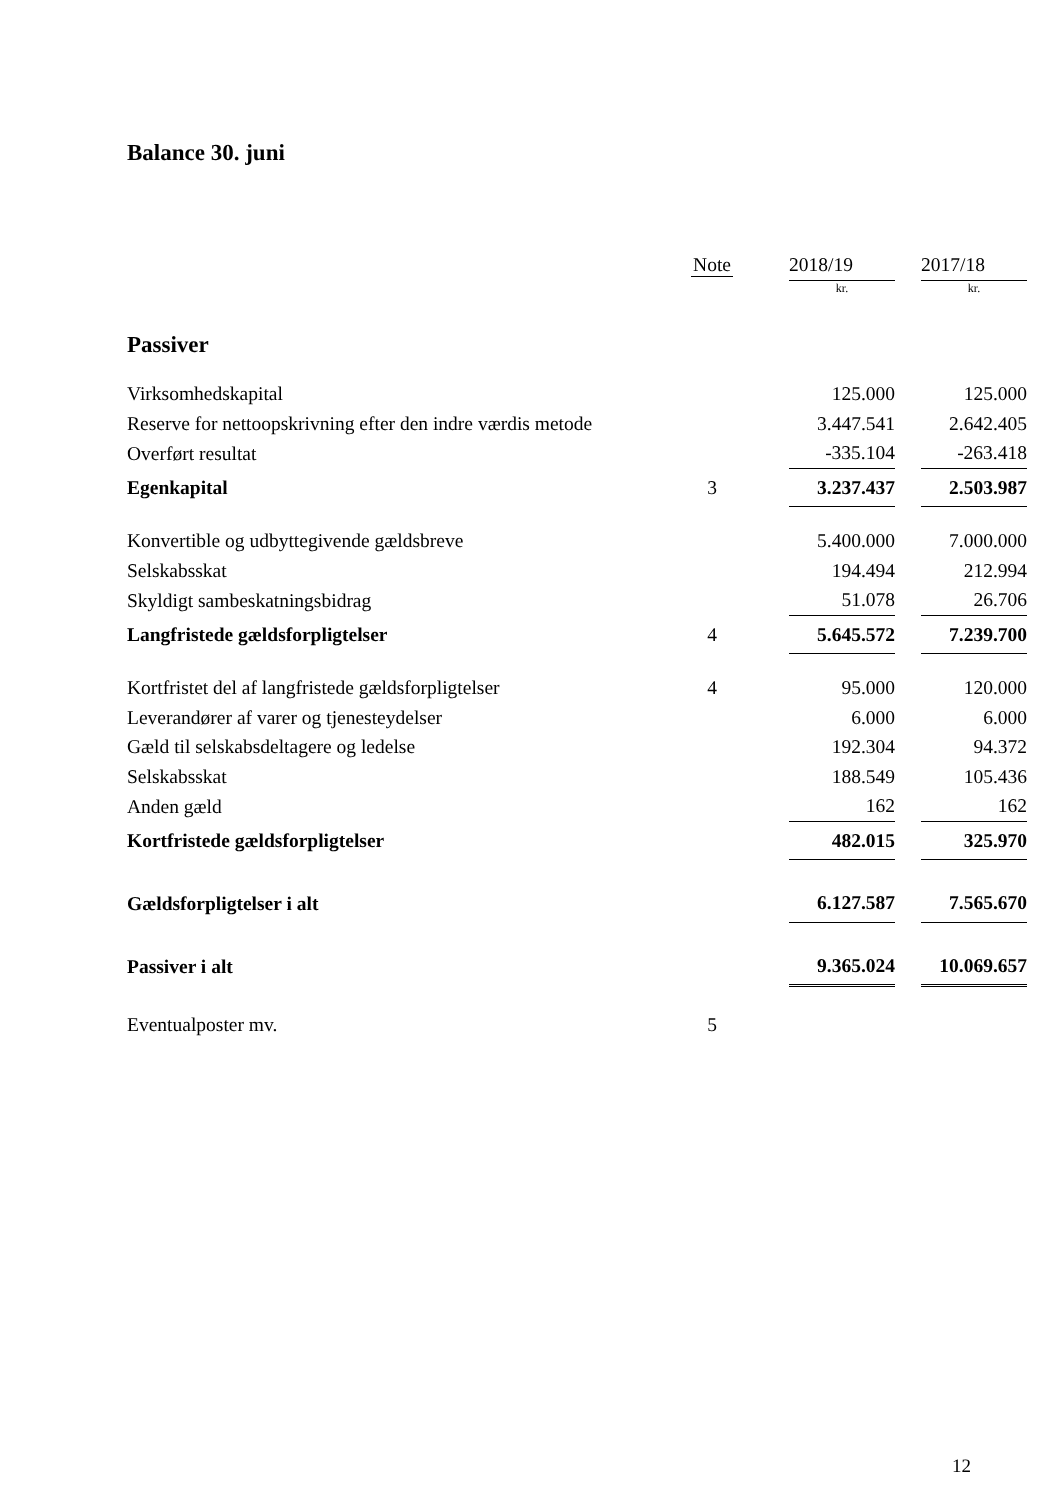Balance 30. juni
| | Note | | 2018/19 | | 2017/18 |
| --- | --- | --- | --- | --- | --- |
| | | | kr. | | kr. |
| Passiver | | | | | |
| Virksomhedskapital | | | 125.000 | | 125.000 |
| Reserve for nettoopskrivning efter den indre værdis metode | | | 3.447.541 | | 2.642.405 |
| Overført resultat | | | -335.104 | | -263.418 |
| Egenkapital | 3 | | 3.237.437 | | 2.503.987 |
| Konvertible og udbyttegivende gældsbreve | | | 5.400.000 | | 7.000.000 |
| Selskabsskat | | | 194.494 | | 212.994 |
| Skyldigt sambeskatningsbidrag | | | 51.078 | | 26.706 |
| Langfristede gældsforpligtelser | 4 | | 5.645.572 | | 7.239.700 |
| Kortfristet del af langfristede gældsforpligtelser | 4 | | 95.000 | | 120.000 |
| Leverandører af varer og tjenesteydelser | | | 6.000 | | 6.000 |
| Gæld til selskabsdeltagere og ledelse | | | 192.304 | | 94.372 |
| Selskabsskat | | | 188.549 | | 105.436 |
| Anden gæld | | | 162 | | 162 |
| Kortfristede gældsforpligtelser | | | 482.015 | | 325.970 |
| Gældsforpligtelser i alt | | | 6.127.587 | | 7.565.670 |
| Passiver i alt | | | 9.365.024 | | 10.069.657 |
| Eventualposter mv. | 5 | | | | |
12